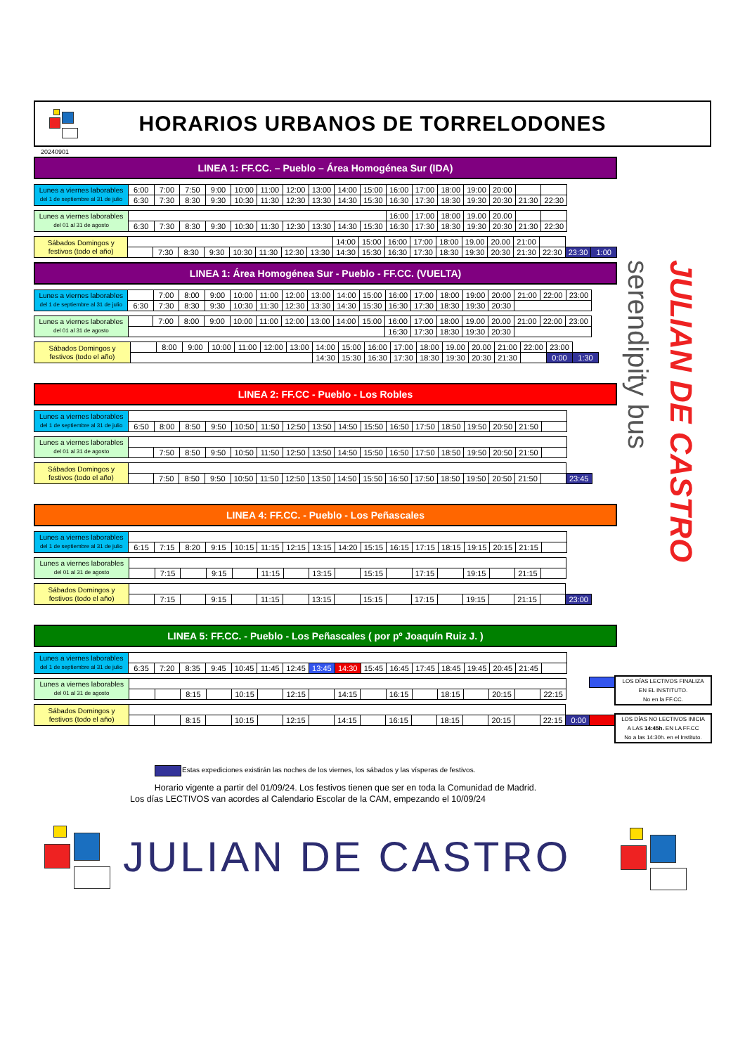HORARIOS URBANOS DE TORRELODONES
20240901
LINEA 1: FF.CC. – Pueblo – Área Homogénea Sur (IDA)
| Lunes a viernes laborables del 1 de septiembre al 31 de julio | 6:00 | 7:00 | 7:50 | 9:00 | 10:00 | 11:00 | 12:00 | 13:00 | 14:00 | 15:00 | 16:00 | 17:00 | 18:00 | 19:00 | 20:00 | | | | |
| | 6:30 | 7:30 | 8:30 | 9:30 | 10:30 | 11:30 | 12:30 | 13:30 | 14:30 | 15:30 | 16:30 | 17:30 | 18:30 | 19:30 | 20:30 | 21:30 | 22:30 | | |
| Lunes a viernes laborables del 01 al 31 de agosto | | | | | | | | | | | 16:00 | 17:00 | 18:00 | 19.00 | 20.00 | | | | |
| | 6:30 | 7:30 | 8:30 | 9:30 | 10:30 | 11:30 | 12:30 | 13:30 | 14:30 | 15:30 | 16:30 | 17:30 | 18:30 | 19:30 | 20:30 | 21:30 | 22:30 | | |
| Sábados Domingos y festivos (todo el año) | | | | | | | | | 14:00 | 15:00 | 16:00 | 17:00 | 18:00 | 19.00 | 20.00 | 21:00 | | | |
| | | 7:30 | 8:30 | 9:30 | 10:30 | 11:30 | 12:30 | 13:30 | 14:30 | 15:30 | 16:30 | 17:30 | 18:30 | 19:30 | 20:30 | 21:30 | 22:30 | 23:30 | 1:00 |
LINEA 1: Área Homogénea Sur - Pueblo - FF.CC. (VUELTA)
| Lunes a viernes laborables del 1 de septiembre al 31 de julio | | 7:00 | 8:00 | 9:00 | 10:00 | 11:00 | 12:00 | 13:00 | 14:00 | 15:00 | 16:00 | 17:00 | 18:00 | 19:00 | 20:00 | 21:00 | 22:00 | 23:00 | |
| | 6:30 | 7:30 | 8:30 | 9:30 | 10:30 | 11:30 | 12:30 | 13:30 | 14:30 | 15:30 | 16:30 | 17:30 | 18:30 | 19:30 | 20:30 | | | | |
| Lunes a viernes laborables del 01 al 31 de agosto | | 7:00 | 8:00 | 9:00 | 10:00 | 11:00 | 12:00 | 13:00 | 14:00 | 15:00 | 16:00 | 17:00 | 18:00 | 19.00 | 20.00 | 21:00 | 22:00 | 23:00 | |
| | | | | | | | | | | | 16:30 | 17:30 | 18:30 | 19:30 | 20:30 | | | | |
| Sábados Domingos y festivos (todo el año) | | 8:00 | 9:00 | 10:00 | 11:00 | 12:00 | 13:00 | 14:00 | 15:00 | 16:00 | 17:00 | 18:00 | 19.00 | 20.00 | 21:00 | 22:00 | 23:00 | |
| | | | | | | | | 14:30 | 15:30 | 16:30 | 17:30 | 18:30 | 19:30 | 20:30 | 21:30 | | 0:00 | 1:30 |
LINEA 2: FF.CC - Pueblo - Los Robles
| Lunes a viernes laborables del 1 de septiembre al 31 de julio | | | | | | | | | | | | | | | | | | | |
| | 6:50 | 8:00 | 8:50 | 9:50 | 10:50 | 11:50 | 12:50 | 13:50 | 14:50 | 15:50 | 16:50 | 17:50 | 18:50 | 19:50 | 20:50 | 21:50 | | | |
| Lunes a viernes laborables del 01 al 31 de agosto | | | | | | | | | | | | | | | | | | | |
| | | 7:50 | 8:50 | 9:50 | 10:50 | 11:50 | 12:50 | 13:50 | 14:50 | 15:50 | 16:50 | 17:50 | 18:50 | 19:50 | 20:50 | 21:50 | | | |
| Sábados Domingos y festivos (todo el año) | | | | | | | | | | | | | | | | | | | |
| | | 7:50 | 8:50 | 9:50 | 10:50 | 11:50 | 12:50 | 13:50 | 14:50 | 15:50 | 16:50 | 17:50 | 18:50 | 19:50 | 20:50 | 21:50 | | 23:45 | |
LINEA 4: FF.CC. - Pueblo - Los Peñascales
| Lunes a viernes laborables del 1 de septiembre al 31 de julio | | | | | | | | | | | | | | | | | | | |
| | 6:15 | 7:15 | 8:20 | 9:15 | 10:15 | 11:15 | 12:15 | 13:15 | 14:20 | 15:15 | 16:15 | 17:15 | 18:15 | 19:15 | 20:15 | 21:15 | | | |
| Lunes a viernes laborables del 01 al 31 de agosto | | | | | | | | | | | | | | | | | | | |
| | | 7:15 | | 9:15 | | 11:15 | | 13:15 | | 15:15 | | 17:15 | | 19:15 | | 21:15 | | | |
| Sábados Domingos y festivos (todo el año) | | | | | | | | | | | | | | | | | | | |
| | | 7:15 | | 9:15 | | 11:15 | | 13:15 | | 15:15 | | 17:15 | | 19:15 | | 21:15 | | 23:00 | |
LINEA 5: FF.CC. - Pueblo - Los Peñascales ( por pº Joaquín Ruiz J. )
| Lunes a viernes laborables del 1 de septiembre al 31 de julio | | | | | | | | | | | | | | | | | | | |
| | 6:35 | 7:20 | 8:35 | 9:45 | 10:45 | 11:45 | 12:45 | 13:45 | 14:30 | 15:45 | 16:45 | 17:45 | 18:45 | 19:45 | 20:45 | 21:45 | | | |
| Lunes a viernes laborables del 01 al 31 de agosto | | | | | | | | | | | | | | | | | | | |
| | | | 8:15 | | 10:15 | | 12:15 | | 14:15 | | 16:15 | | 18:15 | | 20:15 | | 22:15 | | |
| Sábados Domingos y festivos (todo el año) | | | | | | | | | | | | | | | | | | | |
| | | | 8:15 | | 10:15 | | 12:15 | | 14:15 | | 16:15 | | 18:15 | | 20:15 | | 22:15 | 0:00 | |
serendipity bus
JULIAN DE CASTRO
LOS DÍAS LECTIVOS FINALIZA
EN EL INSTITUTO.
No en la FF.CC.
LOS DÍAS NO LECTIVOS INICIA
A LAS 14:45h. EN LA FF.CC
No a las 14:30h. en el Instituto.
Estas expediciones existirán las noches de los viernes, los sábados y las vísperas de festivos.
Horario vigente a partir del 01/09/24. Los festivos tienen que ser en toda la Comunidad de Madrid.
Los días LECTIVOS van acordes al Calendario Escolar de la CAM, empezando el 10/09/24
JULIAN DE CASTRO